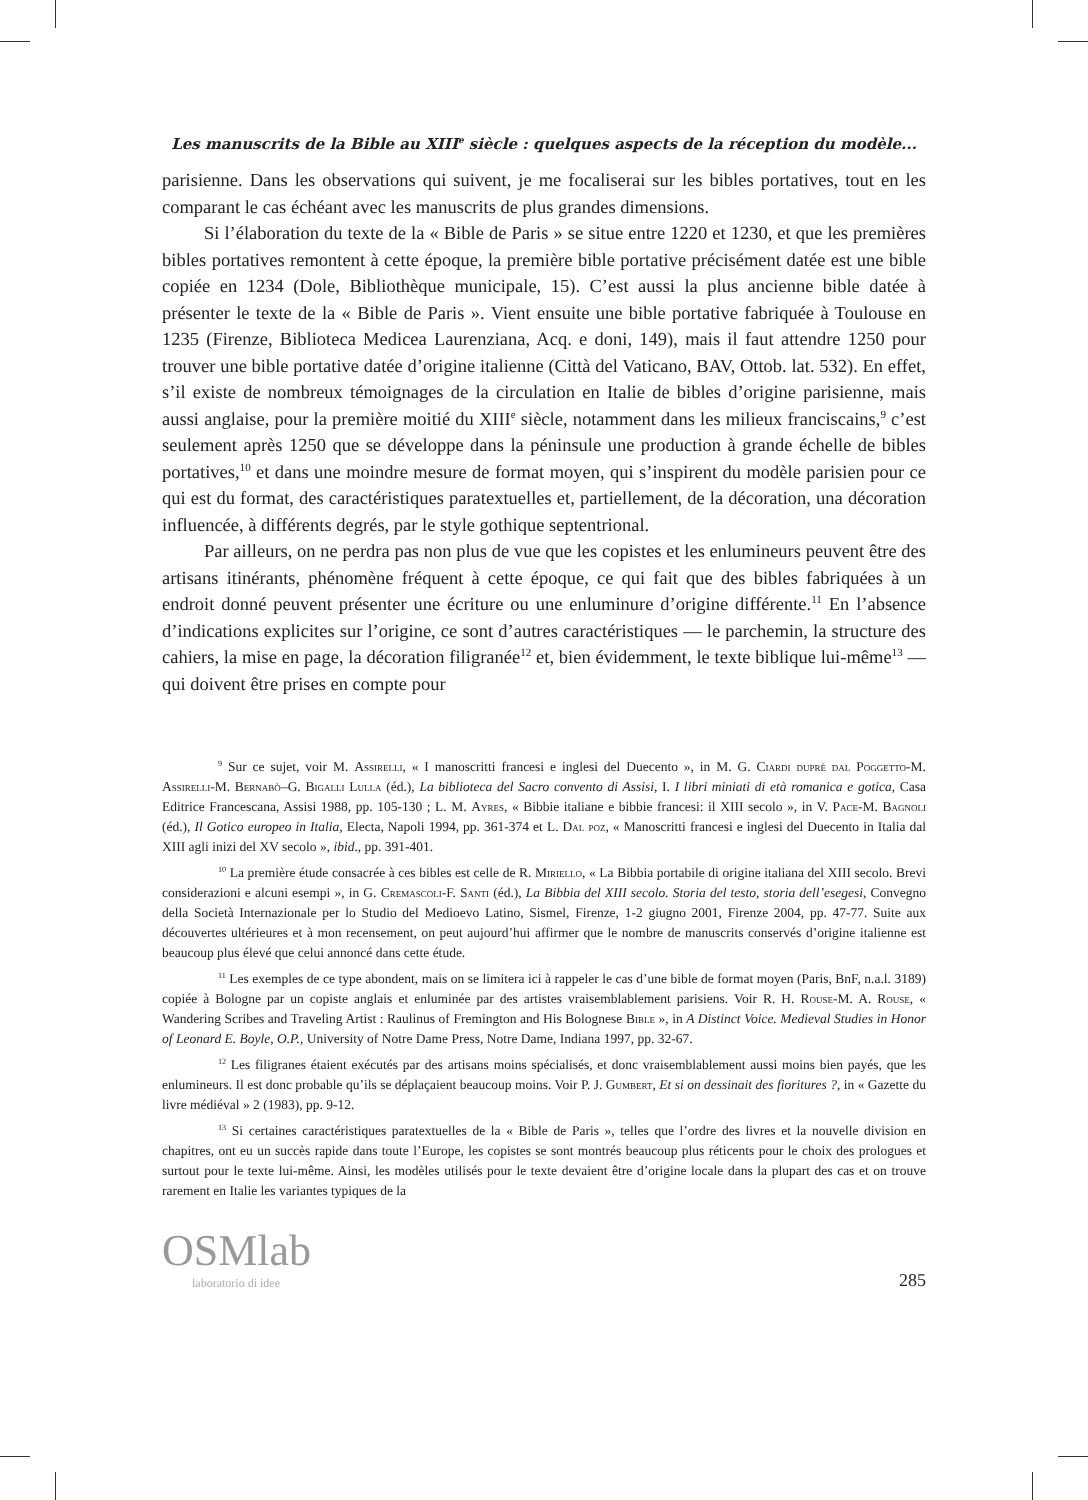Les manuscrits de la Bible au XIII<sup>e</sup> siècle : quelques aspects de la réception du modèle...
parisienne. Dans les observations qui suivent, je me focaliserai sur les bibles portatives, tout en les comparant le cas échéant avec les manuscrits de plus grandes dimensions.
Si l’élaboration du texte de la « Bible de Paris » se situe entre 1220 et 1230, et que les premières bibles portatives remontent à cette époque, la première bible portative précisément datée est une bible copiée en 1234 (Dole, Bibliothèque municipale, 15). C’est aussi la plus ancienne bible datée à présenter le texte de la « Bible de Paris ». Vient ensuite une bible portative fabriquée à Toulouse en 1235 (Firenze, Biblioteca Medicea Laurenziana, Acq. e doni, 149), mais il faut attendre 1250 pour trouver une bible portative datée d’origine italienne (Città del Vaticano, BAV, Ottob. lat. 532). En effet, s’il existe de nombreux témoignages de la circulation en Italie de bibles d’origine parisienne, mais aussi anglaise, pour la première moitié du XIII<sup>e</sup> siècle, notamment dans les milieux franciscains,<sup>9</sup> c’est seulement après 1250 que se développe dans la péninsule une production à grande échelle de bibles portatives,<sup>10</sup> et dans une moindre mesure de format moyen, qui s’inspirent du modèle parisien pour ce qui est du format, des caractéristiques paratextuelles et, partiellement, de la décoration, una décoration influencée, à différents degrés, par le style gothique septentrional.
Par ailleurs, on ne perdra pas non plus de vue que les copistes et les enlumineurs peuvent être des artisans itinérants, phénomène fréquent à cette époque, ce qui fait que des bibles fabriquées à un endroit donné peuvent présenter une écriture ou une enluminure d’origine différente.<sup>11</sup> En l’absence d’indications explicites sur l’origine, ce sont d’autres caractéristiques — le parchemin, la structure des cahiers, la mise en page, la décoration filigranée<sup>12</sup> et, bien évidemment, le texte biblique lui-même<sup>13</sup> — qui doivent être prises en compte pour
<sup>9</sup> Sur ce sujet, voir M. Assirelli, « I manoscritti francesi e inglesi del Duecento », in M. G. Ciardi duprè dal Poggetto-M. Assirelli-M. Bernabò–G. Bigalli Lulla (éd.), La biblioteca del Sacro convento di Assisi, I. I libri miniati di età romanica e gotica, Casa Editrice Francescana, Assisi 1988, pp. 105-130 ; L. M. Ayres, « Bibbie italiane e bibbie francesi: il XIII secolo », in V. Pace-M. Bagnoli (éd.), Il Gotico europeo in Italia, Electa, Napoli 1994, pp. 361-374 et L. Dal poz, « Manoscritti francesi e inglesi del Duecento in Italia dal XIII agli inizi del XV secolo », ibid., pp. 391-401.
<sup>10</sup> La première étude consacrée à ces bibles est celle de R. Miriello, « La Bibbia portabile di origine italiana del XIII secolo. Brevi considerazioni e alcuni esempi », in G. Cremascoli-F. Santi (éd.), La Bibbia del XIII secolo. Storia del testo, storia dell’esegesi, Convegno della Società Internazionale per lo Studio del Medioevo Latino, Sismel, Firenze, 1-2 giugno 2001, Firenze 2004, pp. 47-77. Suite aux découvertes ultérieures et à mon recensement, on peut aujourd’hui affirmer que le nombre de manuscrits conservés d’origine italienne est beaucoup plus élevé que celui annoncé dans cette étude.
<sup>11</sup> Les exemples de ce type abondent, mais on se limitera ici à rappeler le cas d’une bible de format moyen (Paris, BnF, n.a.l. 3189) copiée à Bologne par un copiste anglais et enluminée par des artistes vraisemblablement parisiens. Voir R. H. Rouse-M. A. Rouse, « Wandering Scribes and Traveling Artist : Raulinus of Fremington and His Bolognese Bible », in A Distinct Voice. Medieval Studies in Honor of Leonard E. Boyle, O.P., University of Notre Dame Press, Notre Dame, Indiana 1997, pp. 32-67.
<sup>12</sup> Les filigranes étaient exécutés par des artisans moins spécialisés, et donc vraisemblablement aussi moins bien payés, que les enlumineurs. Il est donc probable qu’ils se déplaçaient beaucoup moins. Voir P. J. Gumbert, Et si on dessinait des fioritures ?, in « Gazette du livre médiéval » 2 (1983), pp. 9-12.
<sup>13</sup> Si certaines caractéristiques paratextuelles de la « Bible de Paris », telles que l’ordre des livres et la nouvelle division en chapitres, ont eu un succès rapide dans toute l’Europe, les copistes se sont montrés beaucoup plus réticents pour le choix des prologues et surtout pour le texte lui-même. Ainsi, les modèles utilisés pour le texte devaient être d’origine locale dans la plupart des cas et on trouve rarement en Italie les variantes typiques de la
OSMlab
laboratorio di idee
285